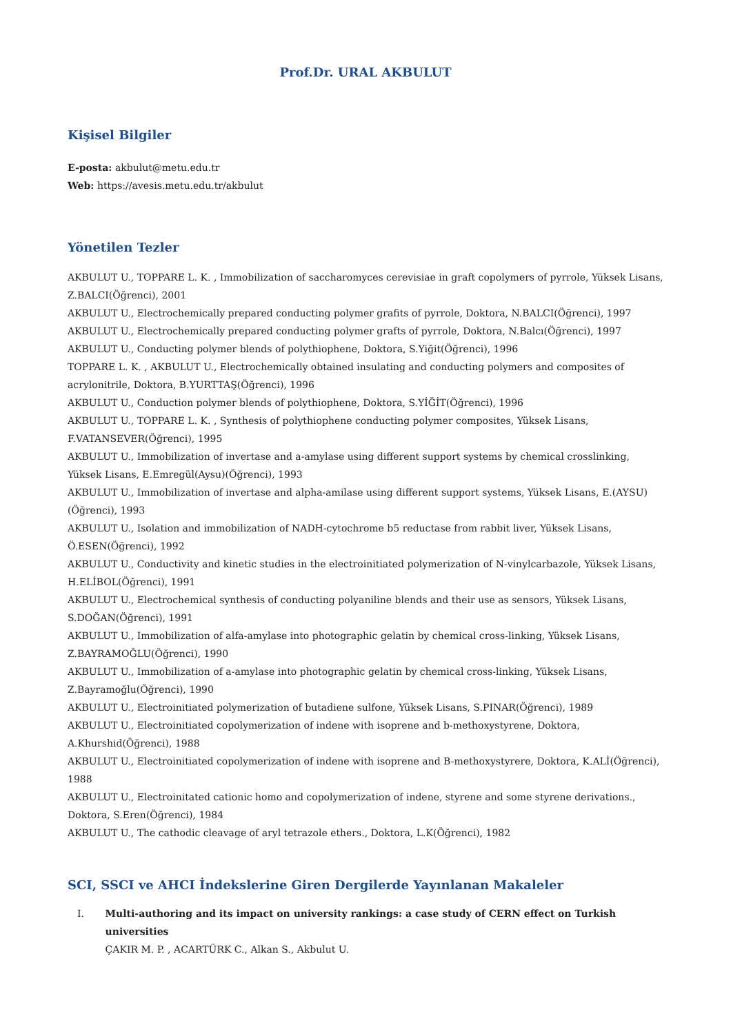Prof.Dr. URAL AKBULUT
Kişisel Bilgiler
E-posta: akbulut@metu.edu.tr
Web: https://avesis.metu.edu.tr/akbulut
Yönetilen Tezler
AKBULUT U., TOPPARE L. K. , Immobilization of saccharomyces cerevisiae in graft copolymers of pyrrole, Yüksek Lisans, Z.BALCI(Öğrenci), 2001
AKBULUT U., Electrochemically prepared conducting polymer grafits of pyrrole, Doktora, N.BALCI(Öğrenci), 1997
AKBULUT U., Electrochemically prepared conducting polymer grafts of pyrrole, Doktora, N.Balcı(Öğrenci), 1997
AKBULUT U., Conducting polymer blends of polythiophene, Doktora, S.Yiğit(Öğrenci), 1996
TOPPARE L. K. , AKBULUT U., Electrochemically obtained insulating and conducting polymers and composites of acrylonitrile, Doktora, B.YURTTAŞ(Öğrenci), 1996
AKBULUT U., Conduction polymer blends of polythiophene, Doktora, S.YİĞİT(Öğrenci), 1996
AKBULUT U., TOPPARE L. K. , Synthesis of polythiophene conducting polymer composites, Yüksek Lisans, F.VATANSEVER(Öğrenci), 1995
AKBULUT U., Immobilization of invertase and a-amylase using different support systems by chemical crosslinking, Yüksek Lisans, E.Emregül(Aysu)(Öğrenci), 1993
AKBULUT U., Immobilization of invertase and alpha-amilase using different support systems, Yüksek Lisans, E.(AYSU)(Öğrenci), 1993
AKBULUT U., Isolation and immobilization of NADH-cytochrome b5 reductase from rabbit liver, Yüksek Lisans, Ö.ESEN(Öğrenci), 1992
AKBULUT U., Conductivity and kinetic studies in the electroinitiated polymerization of N-vinylcarbazole, Yüksek Lisans, H.ELİBOL(Öğrenci), 1991
AKBULUT U., Electrochemical synthesis of conducting polyaniline blends and their use as sensors, Yüksek Lisans, S.DOĞAN(Öğrenci), 1991
AKBULUT U., Immobilization of alfa-amylase into photographic gelatin by chemical cross-linking, Yüksek Lisans, Z.BAYRAMOĞLU(Öğrenci), 1990
AKBULUT U., Immobilization of a-amylase into photographic gelatin by chemical cross-linking, Yüksek Lisans, Z.Bayramoğlu(Öğrenci), 1990
AKBULUT U., Electroinitiated polymerization of butadiene sulfone, Yüksek Lisans, S.PINAR(Öğrenci), 1989
AKBULUT U., Electroinitiated copolymerization of indene with isoprene and b-methoxystyrene, Doktora, A.Khurshid(Öğrenci), 1988
AKBULUT U., Electroinitiated copolymerization of indene with isoprene and B-methoxystyrere, Doktora, K.ALİ(Öğrenci), 1988
AKBULUT U., Electroinitated cationic homo and copolymerization of indene, styrene and some styrene derivations., Doktora, S.Eren(Öğrenci), 1984
AKBULUT U., The cathodic cleavage of aryl tetrazole ethers., Doktora, L.K(Öğrenci), 1982
SCI, SSCI ve AHCI İndekslerine Giren Dergilerde Yayınlanan Makaleler
I. Multi-authoring and its impact on university rankings: a case study of CERN effect on Turkish universities
ÇAKIR M. P. , ACARTÜRK C., Alkan S., Akbulut U.